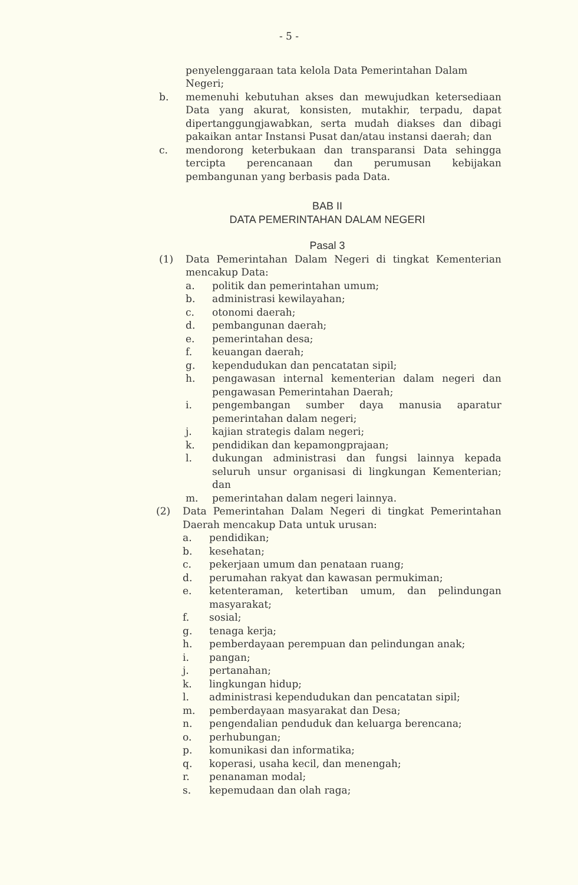- 5 -
penyelenggaraan tata kelola Data Pemerintahan Dalam Negeri;
b. memenuhi kebutuhan akses dan mewujudkan ketersediaan Data yang akurat, konsisten, mutakhir, terpadu, dapat dipertanggungjawabkan, serta mudah diakses dan dibagi pakaikan antar Instansi Pusat dan/atau instansi daerah; dan
c. mendorong keterbukaan dan transparansi Data sehingga tercipta perencanaan dan perumusan kebijakan pembangunan yang berbasis pada Data.
BAB II
DATA PEMERINTAHAN DALAM NEGERI
Pasal 3
(1) Data Pemerintahan Dalam Negeri di tingkat Kementerian mencakup Data:
a. politik dan pemerintahan umum;
b. administrasi kewilayahan;
c. otonomi daerah;
d. pembangunan daerah;
e. pemerintahan desa;
f. keuangan daerah;
g. kependudukan dan pencatatan sipil;
h. pengawasan internal kementerian dalam negeri dan pengawasan Pemerintahan Daerah;
i. pengembangan sumber daya manusia aparatur pemerintahan dalam negeri;
j. kajian strategis dalam negeri;
k. pendidikan dan kepamongprajaan;
l. dukungan administrasi dan fungsi lainnya kepada seluruh unsur organisasi di lingkungan Kementerian; dan
m. pemerintahan dalam negeri lainnya.
(2) Data Pemerintahan Dalam Negeri di tingkat Pemerintahan Daerah mencakup Data untuk urusan:
a. pendidikan;
b. kesehatan;
c. pekerjaan umum dan penataan ruang;
d. perumahan rakyat dan kawasan permukiman;
e. ketenteraman, ketertiban umum, dan pelindungan masyarakat;
f. sosial;
g. tenaga kerja;
h. pemberdayaan perempuan dan pelindungan anak;
i. pangan;
j. pertanahan;
k. lingkungan hidup;
l. administrasi kependudukan dan pencatatan sipil;
m. pemberdayaan masyarakat dan Desa;
n. pengendalian penduduk dan keluarga berencana;
o. perhubungan;
p. komunikasi dan informatika;
q. koperasi, usaha kecil, dan menengah;
r. penanaman modal;
s. kepemudaan dan olah raga;